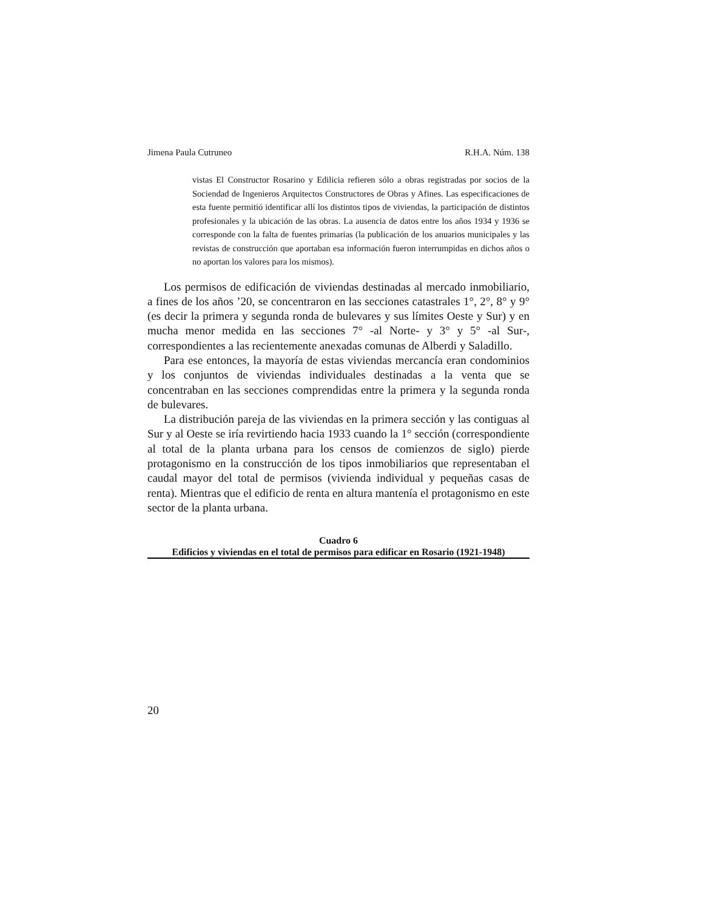Jimena Paula Cutruneo R.H.A. Núm. 138
vistas El Constructor Rosarino y Edilicia refieren sólo a obras registradas por socios de la Sociendad de Ingenieros Arquitectos Constructores de Obras y Afines. Las especificaciones de esta fuente permitió identificar allí los distintos tipos de viviendas, la participación de distintos profesionales y la ubicación de las obras. La ausencia de datos entre los años 1934 y 1936 se corresponde con la falta de fuentes primarias (la publicación de los anuarios municipales y las revistas de construcción que aportaban esa información fueron interrumpidas en dichos años o no aportan los valores para los mismos).
Los permisos de edificación de viviendas destinadas al mercado inmobiliario, a fines de los años ’20, se concentraron en las secciones catastrales 1°, 2°, 8° y 9° (es decir la primera y segunda ronda de bulevares y sus límites Oeste y Sur) y en mucha menor medida en las secciones 7° -al Norte- y 3° y 5° -al Sur-, correspondientes a las recientemente anexadas comunas de Alberdi y Saladillo.
Para ese entonces, la mayoría de estas viviendas mercancía eran condominios y los conjuntos de viviendas individuales destinadas a la venta que se concentraban en las secciones comprendidas entre la primera y la segunda ronda de bulevares.
La distribución pareja de las viviendas en la primera sección y las contiguas al Sur y al Oeste se iría revirtiendo hacia 1933 cuando la 1° sección (correspondiente al total de la planta urbana para los censos de comienzos de siglo) pierde protagonismo en la construcción de los tipos inmobiliarios que representaban el caudal mayor del total de permisos (vivienda individual y pequeñas casas de renta). Mientras que el edificio de renta en altura mantenía el protagonismo en este sector de la planta urbana.
Cuadro 6
Edificios y viviendas en el total de permisos para edificar en Rosario (1921-1948)
20